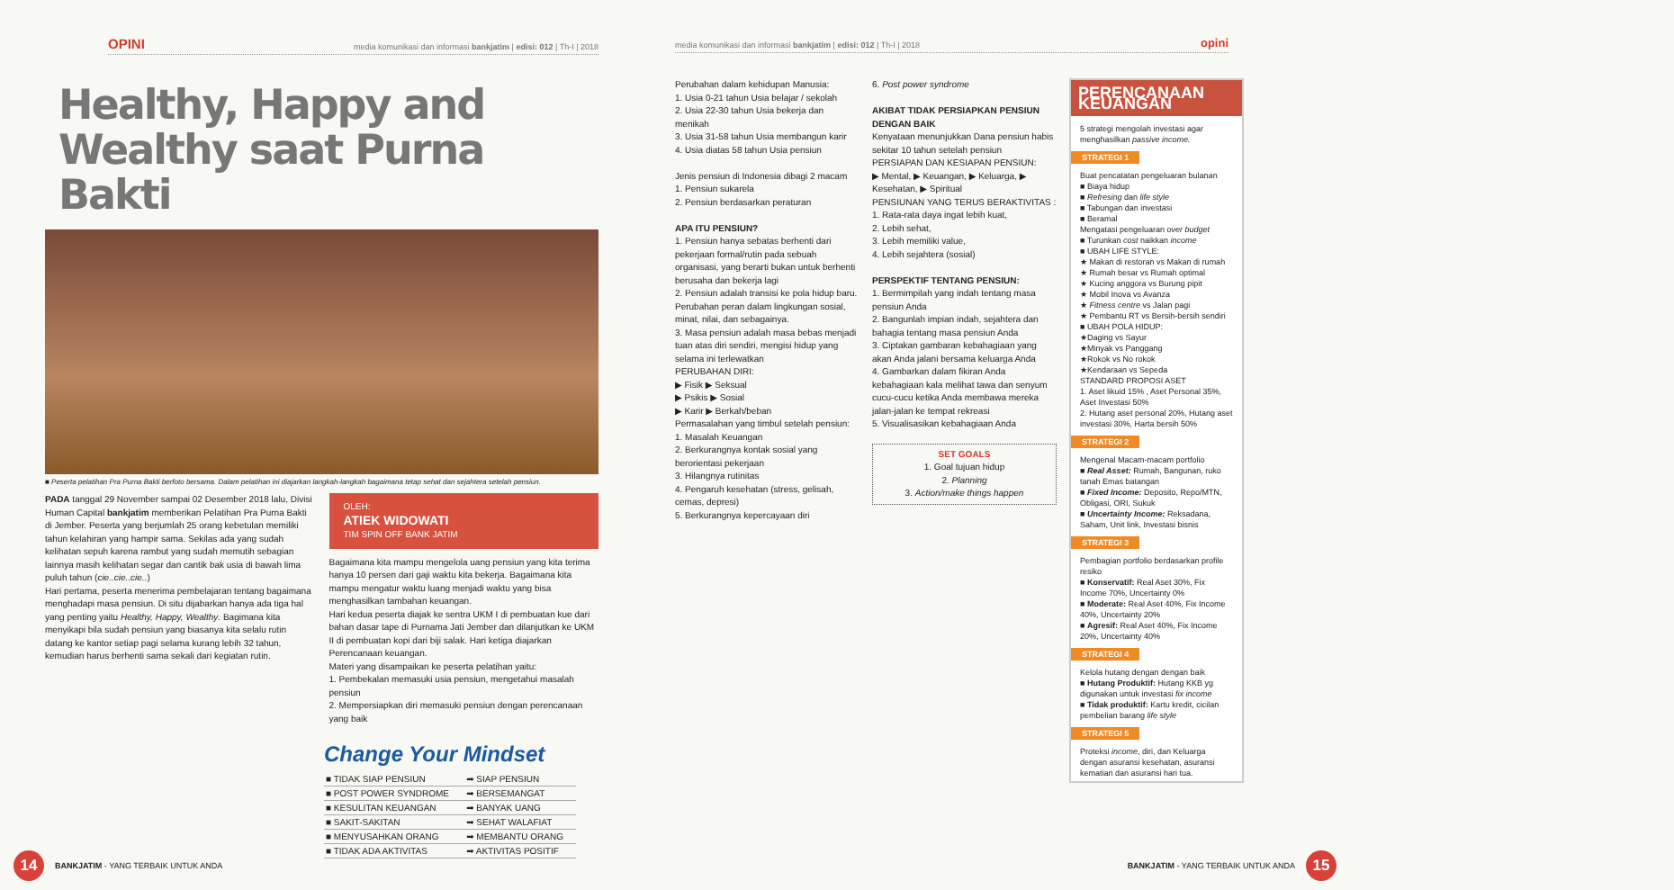OPINI media komunikasi dan informasi bankjatim | edisi: 012 | Th-I | 2018
Healthy, Happy and
Wealthy saat Purna Bakti
■ Peserta pelatihan Pra Purna Bakti berfoto bersama. Dalam pelatihan ini diajarkan langkah-langkah bagaimana tetap sehat dan sejahtera setelah pensiun.
PADA tanggal 29 November sampai 02 Desember 2018 lalu, Divisi Human Capital bankjatim memberikan Pelatihan Pra Purna Bakti di Jember. Peserta yang berjumlah 25 orang kebetulan memiliki tahun kelahiran yang hampir sama. Sekilas ada yang sudah kelihatan sepuh karena rambut yang sudah memutih sebagian lainnya masih kelihatan segar dan cantik bak usia di bawah lima puluh tahun (cie..cie..cie..)
Hari pertama, peserta menerima pembelajaran tentang bagaimana menghadapi masa pensiun. Di situ dijabarkan hanya ada tiga hal yang penting yaitu Healthy, Happy, Wealthy. Bagimana kita menyikapi bila sudah pensiun yang biasanya kita selalu rutin datang ke kantor setiap pagi selama kurang lebih 32 tahun, kemudian harus berhenti sama sekali dari kegiatan rutin.
OLEH:
ATIEK WIDOWATI
TIM SPIN OFF BANK JATIM
Bagaimana kita mampu mengelola uang pensiun yang kita terima hanya 10 persen dari gaji waktu kita bekerja. Bagaimana kita mampu mengatur waktu luang menjadi waktu yang bisa menghasilkan tambahan keuangan.
Hari kedua peserta diajak ke sentra UKM I di pembuatan kue dari bahan dasar tape di Purnama Jati Jember dan dilanjutkan ke UKM II di pembuatan kopi dari biji salak. Hari ketiga diajarkan Perencanaan keuangan.
Materi yang disampaikan ke peserta pelatihan yaitu:
1. Pembekalan memasuki usia pensiun, mengetahui masalah pensiun
2. Mempersiapkan diri memasuki pensiun dengan perencanaan yang baik
Change Your Mindset
| ■ TIDAK SIAP PENSIUN | ➡ SIAP PENSIUN |
| ■ POST POWER SYNDROME | ➡ BERSEMANGAT |
| ■ KESULITAN KEUANGAN | ➡ BANYAK UANG |
| ■ SAKIT-SAKITAN | ➡ SEHAT WALAFIAT |
| ■ MENYUSAHKAN ORANG | ➡ MEMBANTU ORANG |
| ■ TIDAK ADA AKTIVITAS | ➡ AKTIVITAS POSITIF |
14 BANKJATIM - YANG TERBAIK UNTUK ANDA
media komunikasi dan informasi bankjatim | edisi: 012 | Th-I | 2018 opini
Perubahan dalam kehidupan Manusia:
1. Usia 0-21 tahun Usia belajar / sekolah
2. Usia 22-30 tahun Usia bekerja dan menikah
3. Usia 31-58 tahun Usia membangun karir
4. Usia diatas 58 tahun Usia pensiun
Jenis pensiun di Indonesia dibagi 2 macam
1. Pensiun sukarela
2. Pensiun berdasarkan peraturan
APA ITU PENSIUN?
1. Pensiun hanya sebatas berhenti dari pekerjaan formal/rutin pada sebuah organisasi, yang berarti bukan untuk berhenti berusaha dan bekerja lagi
2. Pensiun adalah transisi ke pola hidup baru. Perubahan peran dalam lingkungan sosial, minat, nilai, dan sebagainya.
3. Masa pensiun adalah masa bebas menjadi tuan atas diri sendiri, mengisi hidup yang selama ini terlewatkan
PERUBAHAN DIRI:
▶ Fisik ▶ Seksual
▶ Psikis ▶ Sosial
▶ Karir ▶ Berkah/beban
Permasalahan yang timbul setelah pensiun:
1. Masalah Keuangan
2. Berkurangnya kontak sosial yang berorientasi pekerjaan
3. Hilangnya rutinitas
4. Pengaruh kesehatan (stress, gelisah, cemas, depresi)
5. Berkurangnya kepercayaan diri
6. Post power syndrome
AKIBAT TIDAK PERSIAPKAN PENSIUN DENGAN BAIK
Kenyataan menunjukkan Dana pensiun habis sekitar 10 tahun setelah pensiun
PERSIAPAN DAN KESIAPAN PENSIUN:
▶ Mental, ▶ Keuangan, ▶ Keluarga, ▶ Kesehatan, ▶ Spiritual
PENSIUNAN YANG TERUS BERAKTIVITAS :
1. Rata-rata daya ingat lebih kuat,
2. Lebih sehat,
3. Lebih memiliki value,
4. Lebih sejahtera (sosial)
PERSPEKTIF TENTANG PENSIUN:
1. Bermimpilah yang indah tentang masa pensiun Anda
2. Bangunlah impian indah, sejahtera dan bahagia tentang masa pensiun Anda
3. Ciptakan gambaran kebahagiaan yang akan Anda jalani bersama keluarga Anda
4. Gambarkan dalam fikiran Anda kebahagiaan kala melihat tawa dan senyum cucu-cucu ketika Anda membawa mereka jalan-jalan ke tempat rekreasi
5. Visualisasikan kebahagiaan Anda
SET GOALS
1. Goal tujuan hidup
2. Planning
3. Action/make things happen
PERENCANAAN KEUANGAN
5 strategi mengolah investasi agar menghasilkan passive income.
STRATEGI 1
Buat pencatatan pengeluaran bulanan
■ Biaya hidup
■ Refresing dan life style
■ Tabungan dan investasi
■ Beramal
Mengatasi pengeluaran over budget
■ Turunkan cost naikkan income
■ UBAH LIFE STYLE:
★ Makan di restoran vs Makan di rumah
★ Rumah besar vs Rumah optimal
★ Kucing anggora vs Burung pipit
★ Mobil Inova vs Avanza
★ Fitness centre vs Jalan pagi
★ Pembantu RT vs Bersih-bersih sendiri
■ UBAH POLA HIDUP:
★Daging vs Sayur
★Minyak vs Panggang
★Rokok vs No rokok
★Kendaraan vs Sepeda
STANDARD PROPOSI ASET
1. Aset likuid 15% , Aset Personal 35%, Aset Investasi 50%
2. Hutang aset personal 20%, Hutang aset investasi 30%, Harta bersih 50%
STRATEGI 2
Mengenal Macam-macam portfolio
■ Real Asset: Rumah, Bangunan, ruko tanah Emas batangan
■ Fixed Income: Deposito, Repo/MTN, Obligasi, ORI, Sukuk
■ Uncertainty Income: Reksadana, Saham, Unit link, Investasi bisnis
STRATEGI 3
Pembagian portfolio berdasarkan profile resiko
■ Konservatif: Real Aset 30%, Fix Income 70%, Uncertainty 0%
■ Moderate: Real Aset 40%, Fix Income 40%, Uncertainty 20%
■ Agresif: Real Aset 40%, Fix Income 20%, Uncertainty 40%
STRATEGI 4
Kelola hutang dengan dengan baik
■ Hutang Produktif: Hutang KKB yg digunakan untuk investasi fix income
■ Tidak produktif: Kartu kredit, cicilan pembelian barang life style
STRATEGI 5
Proteksi income, diri, dan Keluarga dengan asuransi kesehatan, asuransi kematian dan asuransi hari tua.
BANKJATIM - YANG TERBAIK UNTUK ANDA 15